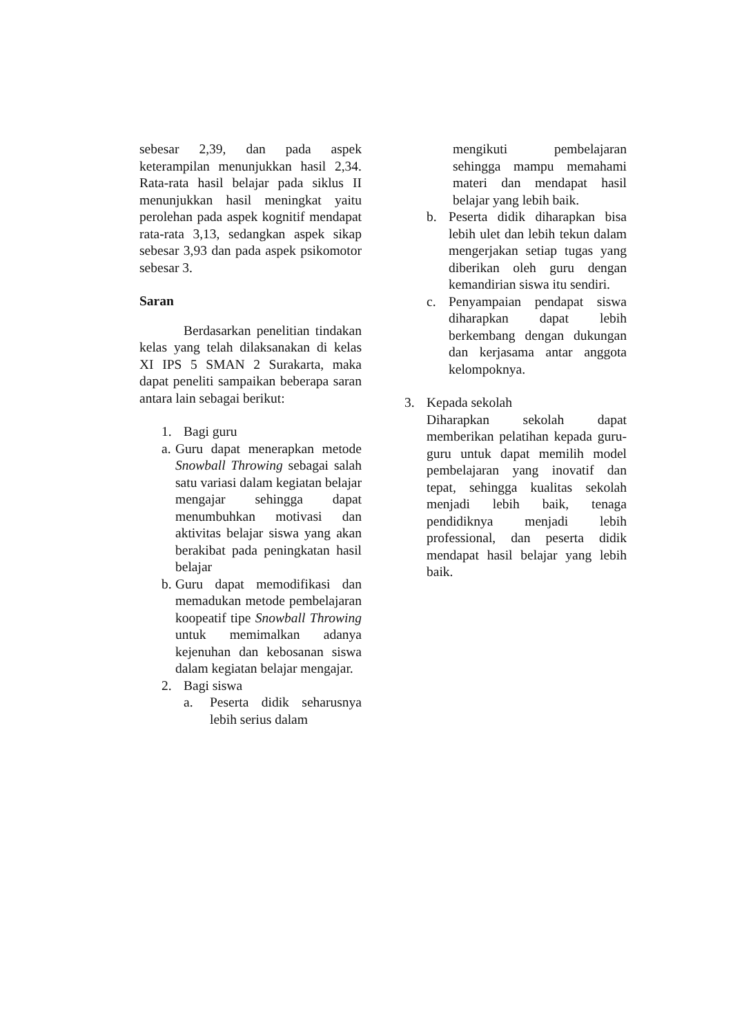sebesar 2,39, dan pada aspek keterampilan menunjukkan hasil 2,34. Rata-rata hasil belajar pada siklus II menunjukkan hasil meningkat yaitu perolehan pada aspek kognitif mendapat rata-rata 3,13, sedangkan aspek sikap sebesar 3,93 dan pada aspek psikomotor sebesar 3.
Saran
Berdasarkan penelitian tindakan kelas yang telah dilaksanakan di kelas XI IPS 5 SMAN 2 Surakarta, maka dapat peneliti sampaikan beberapa saran antara lain sebagai berikut:
1. Bagi guru
a. Guru dapat menerapkan metode Snowball Throwing sebagai salah satu variasi dalam kegiatan belajar mengajar sehingga dapat menumbuhkan motivasi dan aktivitas belajar siswa yang akan berakibat pada peningkatan hasil belajar
b. Guru dapat memodifikasi dan memadukan metode pembelajaran koopeatif tipe Snowball Throwing untuk memimalkan adanya kejenuhan dan kebosanan siswa dalam kegiatan belajar mengajar.
2. Bagi siswa
a. Peserta didik seharusnya lebih serius dalam
mengikuti pembelajaran sehingga mampu memahami materi dan mendapat hasil belajar yang lebih baik.
b. Peserta didik diharapkan bisa lebih ulet dan lebih tekun dalam mengerjakan setiap tugas yang diberikan oleh guru dengan kemandirian siswa itu sendiri.
c. Penyampaian pendapat siswa diharapkan dapat lebih berkembang dengan dukungan dan kerjasama antar anggota kelompoknya.
3. Kepada sekolah
Diharapkan sekolah dapat memberikan pelatihan kepada guru-guru untuk dapat memilih model pembelajaran yang inovatif dan tepat, sehingga kualitas sekolah menjadi lebih baik, tenaga pendidiknya menjadi lebih professional, dan peserta didik mendapat hasil belajar yang lebih baik.